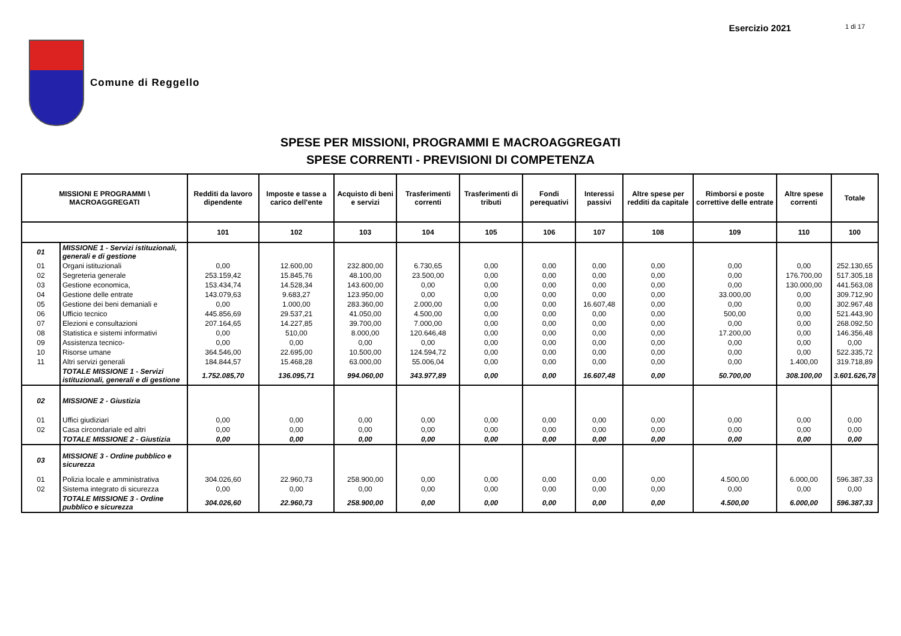Esercizio 2021 1 di 17
Comune di Reggello
SPESE PER MISSIONI, PROGRAMMI E MACROAGGREGATI
SPESE CORRENTI - PREVISIONI DI COMPETENZA
| MISSIONI E PROGRAMMI \ MACROAGGREGATI | | Redditi da lavoro dipendente | Imposte e tasse a carico dell'ente | Acquisto di beni e servizi | Trasferimenti correnti | Trasferimenti di tributi | Fondi perequativi | Interessi passivi | Altre spese per redditi da capitale | Rimborsi e poste correttive delle entrate | Altre spese correnti | Totale |
| --- | --- | --- | --- | --- | --- | --- | --- | --- | --- | --- | --- | --- |
| | | 101 | 102 | 103 | 104 | 105 | 106 | 107 | 108 | 109 | 110 | 100 |
| 01 | MISSIONE 1 - Servizi istituzionali, generali e di gestione | | | | | | | | | | | |
| 01 | Organi istituzionali | 0,00 | 12.600,00 | 232.800,00 | 6.730,65 | 0,00 | 0,00 | 0,00 | 0,00 | 0,00 | 0,00 | 252.130,65 |
| 02 | Segreteria generale | 253.159,42 | 15.845,76 | 48.100,00 | 23.500,00 | 0,00 | 0,00 | 0,00 | 0,00 | 0,00 | 176.700,00 | 517.305,18 |
| 03 | Gestione economica, | 153.434,74 | 14.528,34 | 143.600,00 | 0,00 | 0,00 | 0,00 | 0,00 | 0,00 | 0,00 | 130.000,00 | 441.563,08 |
| 04 | Gestione delle entrate | 143.079,63 | 9.683,27 | 123.950,00 | 0,00 | 0,00 | 0,00 | 0,00 | 0,00 | 33.000,00 | 0,00 | 309.712,90 |
| 05 | Gestione dei beni demaniali e | 0,00 | 1.000,00 | 283.360,00 | 2.000,00 | 0,00 | 0,00 | 16.607,48 | 0,00 | 0,00 | 0,00 | 302.967,48 |
| 06 | Ufficio tecnico | 445.856,69 | 29.537,21 | 41.050,00 | 4.500,00 | 0,00 | 0,00 | 0,00 | 0,00 | 500,00 | 0,00 | 521.443,90 |
| 07 | Elezioni e consultazioni | 207.164,65 | 14.227,85 | 39.700,00 | 7.000,00 | 0,00 | 0,00 | 0,00 | 0,00 | 0,00 | 0,00 | 268.092,50 |
| 08 | Statistica e sistemi informativi | 0,00 | 510,00 | 8.000,00 | 120.646,48 | 0,00 | 0,00 | 0,00 | 0,00 | 17.200,00 | 0,00 | 146.356,48 |
| 09 | Assistenza tecnico- | 0,00 | 0,00 | 0,00 | 0,00 | 0,00 | 0,00 | 0,00 | 0,00 | 0,00 | 0,00 | 0,00 |
| 10 | Risorse umane | 364.546,00 | 22.695,00 | 10.500,00 | 124.594,72 | 0,00 | 0,00 | 0,00 | 0,00 | 0,00 | 0,00 | 522.335,72 |
| 11 | Altri servizi generali | 184.844,57 | 15.468,28 | 63.000,00 | 55.006,04 | 0,00 | 0,00 | 0,00 | 0,00 | 0,00 | 1.400,00 | 319.718,89 |
| | TOTALE MISSIONE 1 - Servizi istituzionali, generali e di gestione | 1.752.085,70 | 136.095,71 | 994.060,00 | 343.977,89 | 0,00 | 0,00 | 16.607,48 | 0,00 | 50.700,00 | 308.100,00 | 3.601.626,78 |
| 02 | MISSIONE 2 - Giustizia | | | | | | | | | | | |
| 01 | Uffici giudiziari | 0,00 | 0,00 | 0,00 | 0,00 | 0,00 | 0,00 | 0,00 | 0,00 | 0,00 | 0,00 | 0,00 |
| 02 | Casa circondariale ed altri | 0,00 | 0,00 | 0,00 | 0,00 | 0,00 | 0,00 | 0,00 | 0,00 | 0,00 | 0,00 | 0,00 |
| | TOTALE MISSIONE 2 - Giustizia | 0,00 | 0,00 | 0,00 | 0,00 | 0,00 | 0,00 | 0,00 | 0,00 | 0,00 | 0,00 | 0,00 |
| 03 | MISSIONE 3 - Ordine pubblico e sicurezza | | | | | | | | | | | |
| 01 | Polizia locale e amministrativa | 304.026,60 | 22.960,73 | 258.900,00 | 0,00 | 0,00 | 0,00 | 0,00 | 0,00 | 4.500,00 | 6.000,00 | 596.387,33 |
| 02 | Sistema integrato di sicurezza | 0,00 | 0,00 | 0,00 | 0,00 | 0,00 | 0,00 | 0,00 | 0,00 | 0,00 | 0,00 | 0,00 |
| | TOTALE MISSIONE 3 - Ordine pubblico e sicurezza | 304.026,60 | 22.960,73 | 258.900,00 | 0,00 | 0,00 | 0,00 | 0,00 | 0,00 | 4.500,00 | 6.000,00 | 596.387,33 |